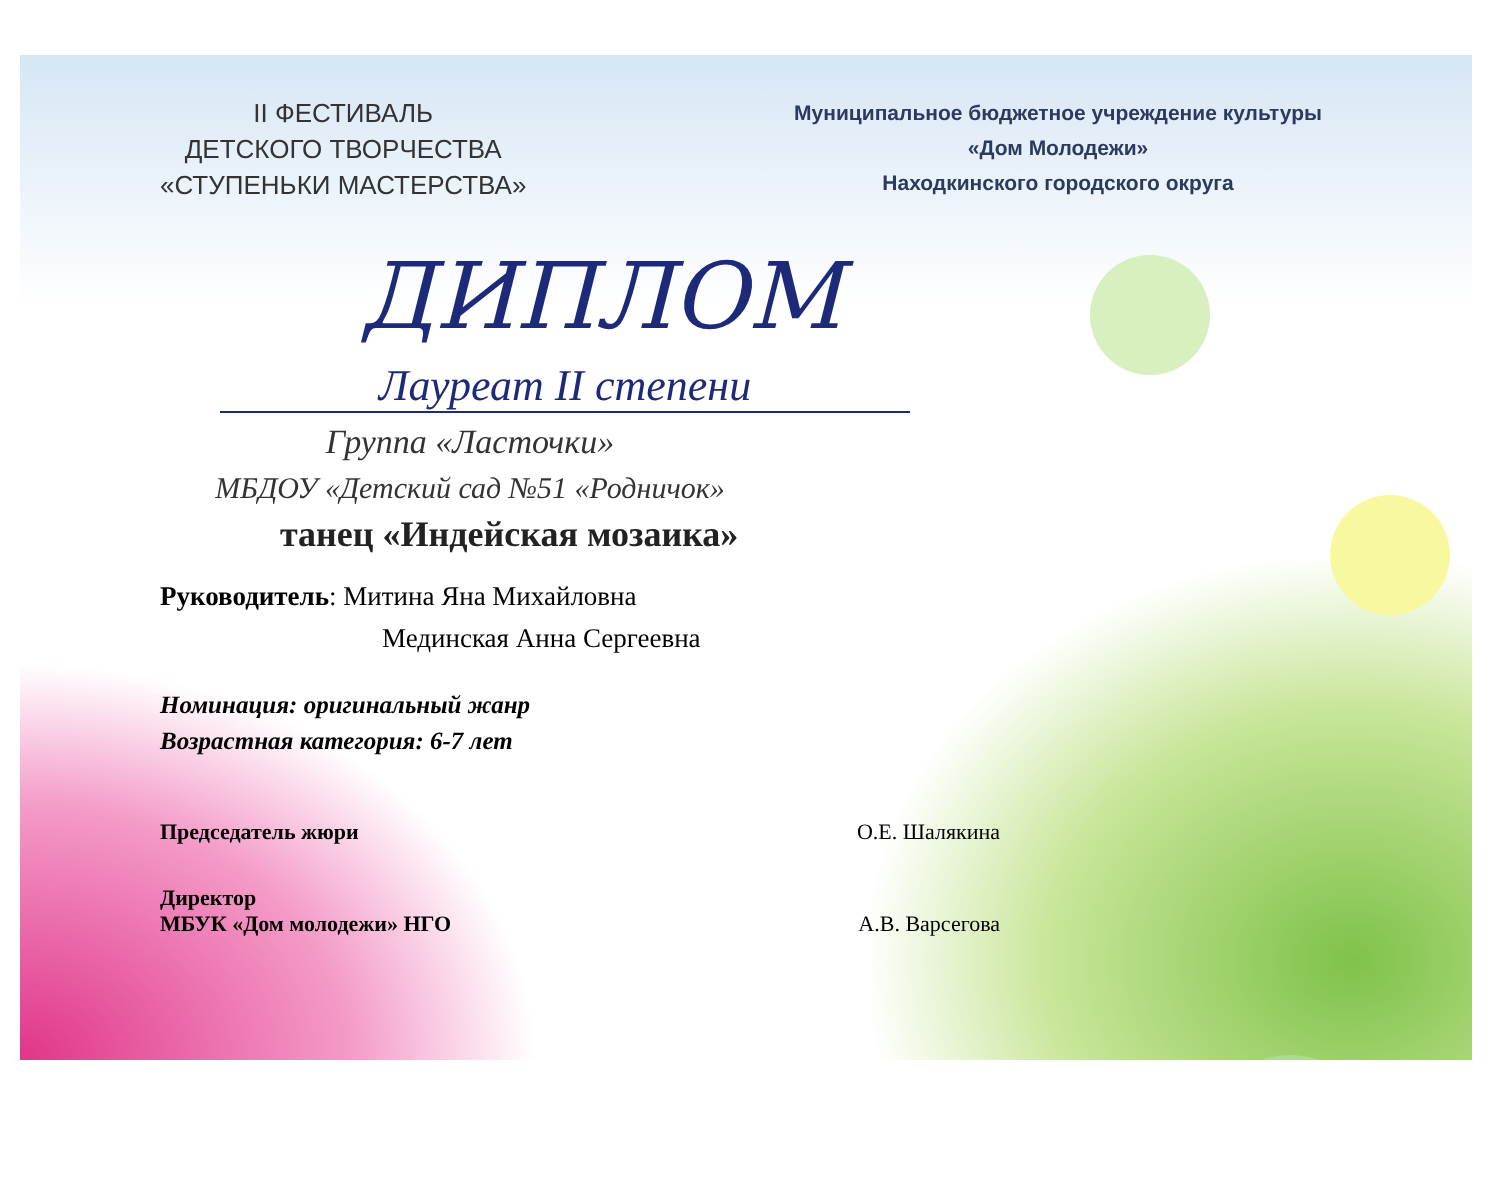II ФЕСТИВАЛЬ
ДЕТСКОГО ТВОРЧЕСТВА
«СТУПЕНЬКИ МАСТЕРСТВА»
Муниципальное бюджетное учреждение культуры
«Дом Молодежи»
Находкинского городского округа
ДИПЛОМ
Лауреат II степени
Группа «Ласточки»
МБДОУ «Детский сад №51 «Родничок»
танец «Индейская мозаика»
Руководитель: Митина Яна Михайловна
Мединская Анна Сергеевна
Номинация: оригинальный жанр
Возрастная категория: 6-7 лет
Председатель жюри О.Е. Шалякина
Директор
МБУК «Дом молодежи» НГО
А.В. Варсегова